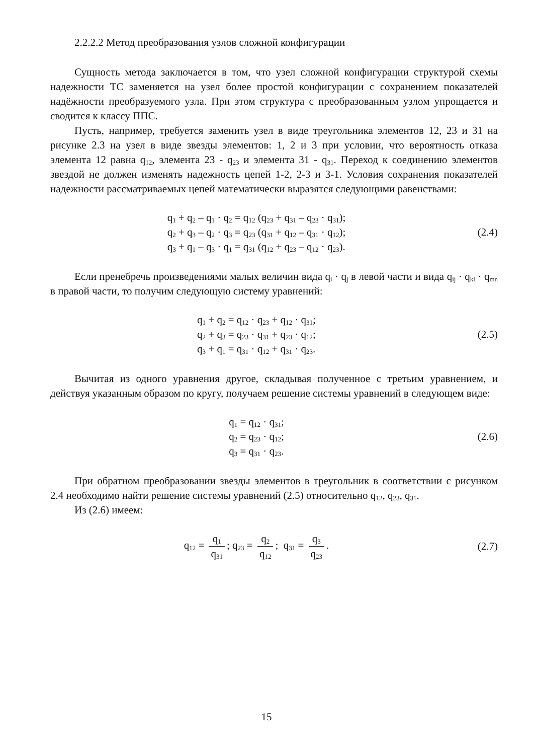2.2.2.2 Метод преобразования узлов сложной конфигурации
Сущность метода заключается в том, что узел сложной конфигурации структурой схемы надежности ТС заменяется на узел более простой конфигурации с сохранением показателей надёжности преобразуемого узла. При этом структура с преобразованным узлом упрощается и сводится к классу ППС.
Пусть, например, требуется заменить узел в виде треугольника элементов 12, 23 и 31 на рисунке 2.3 на узел в виде звезды элементов: 1, 2 и 3 при условии, что вероятность отказа элемента 12 равна q<sub>12</sub>, элемента 23 - q<sub>23</sub> и элемента 31 - q<sub>31</sub>. Переход к соединению элементов звездой не должен изменять надежность цепей 1-2, 2-3 и 3-1. Условия сохранения показателей надежности рассматриваемых цепей математически выразятся следующими равенствами:
q<sub>1</sub> + q<sub>2</sub> – q<sub>1</sub> · q<sub>2</sub> = q<sub>12</sub> (q<sub>23</sub> + q<sub>31</sub> – q<sub>23</sub> · q<sub>31</sub>);
q<sub>2</sub> + q<sub>3</sub> – q<sub>2</sub> · q<sub>3</sub> = q<sub>23</sub> (q<sub>31</sub> + q<sub>12</sub> – q<sub>31</sub> · q<sub>12</sub>);
q<sub>3</sub> + q<sub>1</sub> – q<sub>3</sub> · q<sub>1</sub> = q<sub>31</sub> (q<sub>12</sub> + q<sub>23</sub> – q<sub>12</sub> · q<sub>23</sub>).
(2.4)
Если пренебречь произведениями малых величин вида q<sub>i</sub> · q<sub>j</sub> в левой части и вида q<sub>ij</sub> · q<sub>kl</sub> · q<sub>mn</sub> в правой части, то получим следующую систему уравнений:
q<sub>1</sub> + q<sub>2</sub> = q<sub>12</sub> · q<sub>23</sub> + q<sub>12</sub> · q<sub>31</sub>;
q<sub>2</sub> + q<sub>3</sub> = q<sub>23</sub> · q<sub>31</sub> + q<sub>23</sub> · q<sub>12</sub>;
q<sub>3</sub> + q<sub>1</sub> = q<sub>31</sub> · q<sub>12</sub> + q<sub>31</sub> · q<sub>23</sub>.
(2.5)
Вычитая из одного уравнения другое, складывая полученное с третьим уравнением, и действуя указанным образом по кругу, получаем решение системы уравнений в следующем виде:
q<sub>1</sub> = q<sub>12</sub> · q<sub>31</sub>;
q<sub>2</sub> = q<sub>23</sub> · q<sub>12</sub>;
q<sub>3</sub> = q<sub>31</sub> · q<sub>23</sub>.
(2.6)
При обратном преобразовании звезды элементов в треугольник в соответствии с рисунком 2.4 необходимо найти решение системы уравнений (2.5) относительно q<sub>12</sub>, q<sub>23</sub>, q<sub>31</sub>.
Из (2.6) имеем:
q<sub>12</sub> = q<sub>1</sub> q<sub>31</sub>; q<sub>23</sub> = q<sub>2</sub> q<sub>12</sub>; q<sub>31</sub> = q<sub>3</sub> q<sub>23</sub>.
(2.7)
15